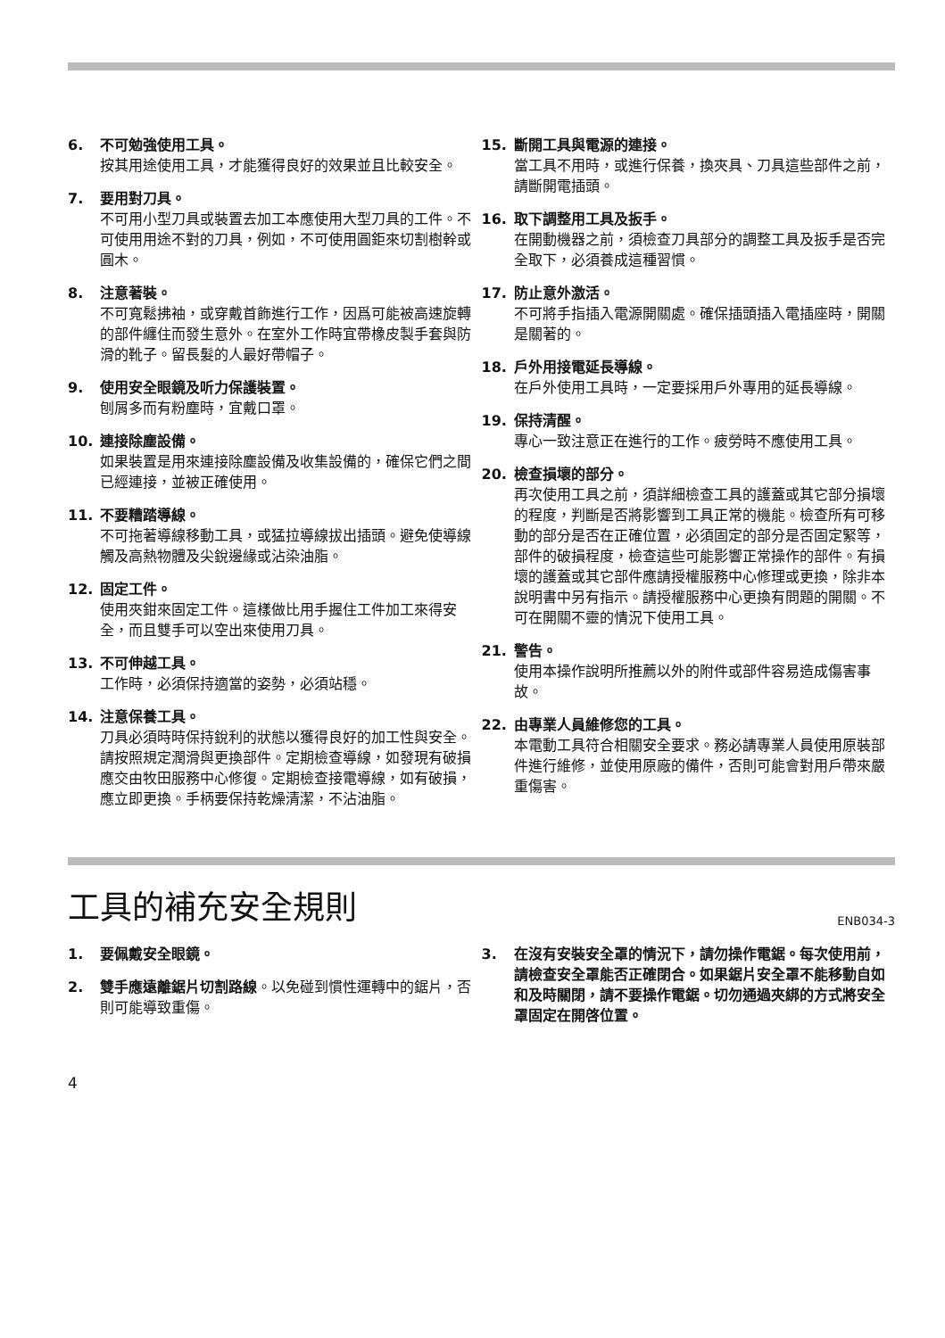6. 不可勉強使用工具。
按其用途使用工具，才能獲得良好的效果並且比較安全。
7. 要用對刀具。
不可用小型刀具或裝置去加工本應使用大型刀具的工件。不可使用用途不對的刀具，例如，不可使用圓鉅來切割樹幹或圓木。
8. 注意著裝。
不可寬鬆拂袖，或穿戴首飾進行工作，因爲可能被高速旋轉的部件纏住而發生意外。在室外工作時宜帶橡皮製手套與防滑的靴子。留長髮的人最好帶帽子。
9. 使用安全眼鏡及听力保護裝置。
刨屑多而有粉塵時，宜戴口罩。
10. 連接除塵設備。
如果裝置是用來連接除塵設備及收集設備的，確保它們之間已經連接，並被正確使用。
11. 不要糟踏導線。
不可拖著導線移動工具，或猛拉導線拔出插頭。避免使導線觸及高熱物體及尖銳邊緣或沾染油脂。
12. 固定工件。
使用夾鉗來固定工件。這樣做比用手握住工件加工來得安全，而且雙手可以空出來使用刀具。
13. 不可伸越工具。
工作時，必須保持適當的姿勢，必須站穩。
14. 注意保養工具。
刀具必須時時保持銳利的狀態以獲得良好的加工性與安全。請按照規定潤滑與更換部件。定期檢查導線，如發現有破損應交由牧田服務中心修復。定期檢查接電導線，如有破損，應立即更換。手柄要保持乾燥清潔，不沾油脂。
15. 斷開工具與電源的連接。
當工具不用時，或進行保養，換夾具、刀具這些部件之前，請斷開電插頭。
16. 取下調整用工具及扳手。
在開動機器之前，須檢查刀具部分的調整工具及扳手是否完全取下，必須養成這種習慣。
17. 防止意外激活。
不可將手指插入電源開關處。確保插頭插入電插座時，開關是關著的。
18. 戶外用接電延長導線。
在戶外使用工具時，一定要採用戶外專用的延長導線。
19. 保持清醒。
專心一致注意正在進行的工作。疲勞時不應使用工具。
20. 檢查損壞的部分。
再次使用工具之前，須詳細檢查工具的護蓋或其它部分損壞的程度，判斷是否將影響到工具正常的機能。檢查所有可移動的部分是否在正確位置，必須固定的部分是否固定緊等，部件的破損程度，檢查這些可能影響正常操作的部件。有損壞的護蓋或其它部件應請授權服務中心修理或更換，除非本說明書中另有指示。請授權服務中心更換有問題的開關。不可在開關不靈的情況下使用工具。
21. 警告。
使用本操作說明所推薦以外的附件或部件容易造成傷害事故。
22. 由專業人員維修您的工具。
本電動工具符合相關安全要求。務必請專業人員使用原裝部件進行維修，並使用原廠的備件，否則可能會對用戶帶來嚴重傷害。
工具的補充安全規則 ENB034-3
1. 要佩戴安全眼鏡。
2. 雙手應遠離鋸片切割路線。以免碰到慣性運轉中的鋸片，否則可能導致重傷。
3. 在沒有安裝安全罩的情況下，請勿操作電鋸。每次使用前，請檢查安全罩能否正確閉合。如果鋸片安全罩不能移動自如和及時關閉，請不要操作電鋸。切勿通過夾綁的方式將安全罩固定在開啓位置。
4